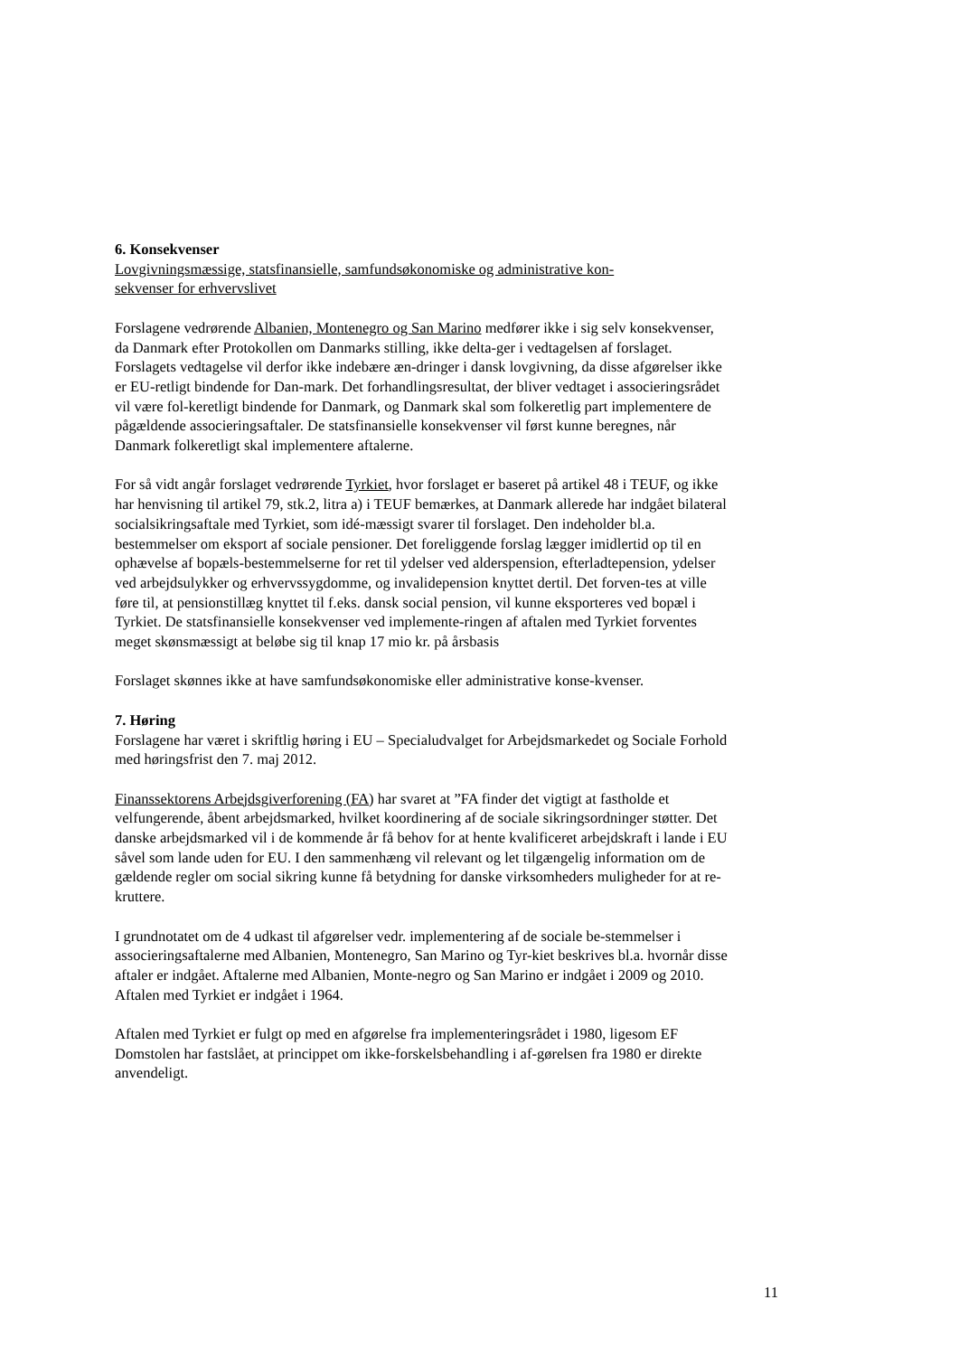6. Konsekvenser
Lovgivningsmæssige, statsfinansielle, samfundsøkonomiske og administrative kon-
sekvenser for erhvervslivet
Forslagene vedrørende Albanien, Montenegro og San Marino medfører ikke i sig selv konsekvenser, da Danmark efter Protokollen om Danmarks stilling, ikke delta-ger i vedtagelsen af forslaget. Forslagets vedtagelse vil derfor ikke indebære æn-dringer i dansk lovgivning, da disse afgørelser ikke er EU-retligt bindende for Dan-mark. Det forhandlingsresultat, der bliver vedtaget i associeringsrådet vil være fol-keretligt bindende for Danmark, og Danmark skal som folkeretlig part implementere de pågældende associeringsaftaler. De statsfinansielle konsekvenser vil først kunne beregnes, når Danmark folkeretligt skal implementere aftalerne.
For så vidt angår forslaget vedrørende Tyrkiet, hvor forslaget er baseret på artikel 48 i TEUF, og ikke har henvisning til artikel 79, stk.2, litra a) i TEUF bemærkes, at Danmark allerede har indgået bilateral socialsikringsaftale med Tyrkiet, som idé-mæssigt svarer til forslaget. Den indeholder bl.a. bestemmelser om eksport af sociale pensioner. Det foreliggende forslag lægger imidlertid op til en ophævelse af bopæls-bestemmelserne for ret til ydelser ved alderspension, efterladtepension, ydelser ved arbejdsulykker og erhvervssygdomme, og invalidepension knyttet dertil. Det forven-tes at ville føre til, at pensionstillæg knyttet til f.eks. dansk social pension, vil kunne eksporteres ved bopæl i Tyrkiet. De statsfinansielle konsekvenser ved implemente-ringen af aftalen med Tyrkiet forventes meget skønsmæssigt at beløbe sig til knap 17 mio kr. på årsbasis
Forslaget skønnes ikke at have samfundsøkonomiske eller administrative konse-kvenser.
7. Høring
Forslagene har været i skriftlig høring i EU – Specialudvalget for Arbejdsmarkedet og Sociale Forhold med høringsfrist den 7. maj 2012.
Finanssektorens Arbejdsgiverforening (FA) har svaret at ”FA finder det vigtigt at fastholde et velfungerende, åbent arbejdsmarked, hvilket koordinering af de sociale sikringsordninger støtter. Det danske arbejdsmarked vil i de kommende år få behov for at hente kvalificeret arbejdskraft i lande i EU såvel som lande uden for EU. I den sammenhæng vil relevant og let tilgængelig information om de gældende regler om social sikring kunne få betydning for danske virksomheders muligheder for at re-kruttere.
I grundnotatet om de 4 udkast til afgørelser vedr. implementering af de sociale be-stemmelser i associeringsaftalerne med Albanien, Montenegro, San Marino og Tyr-kiet beskrives bl.a. hvornår disse aftaler er indgået. Aftalerne med Albanien, Monte-negro og San Marino er indgået i 2009 og 2010. Aftalen med Tyrkiet er indgået i 1964.
Aftalen med Tyrkiet er fulgt op med en afgørelse fra implementeringsrådet i 1980, ligesom EF Domstolen har fastslået, at princippet om ikke-forskelsbehandling i af-gørelsen fra 1980 er direkte anvendeligt.
11